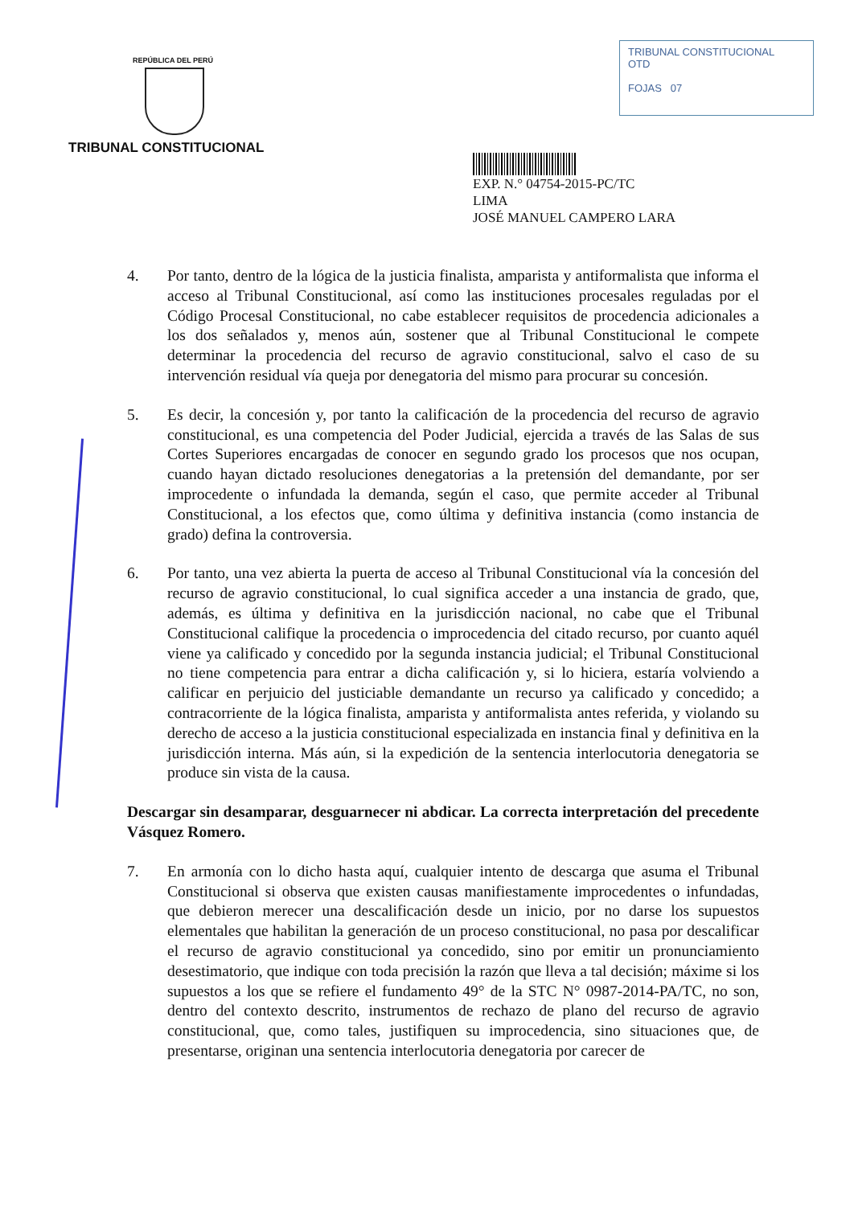REPÚBLICA DEL PERÚ
TRIBUNAL CONSTITUCIONAL
TRIBUNAL CONSTITUCIONAL
OTD
FOJAS 07
EXP. N.° 04754-2015-PC/TC
LIMA
JOSÉ MANUEL CAMPERO LARA
4. Por tanto, dentro de la lógica de la justicia finalista, amparista y antiformalista que informa el acceso al Tribunal Constitucional, así como las instituciones procesales reguladas por el Código Procesal Constitucional, no cabe establecer requisitos de procedencia adicionales a los dos señalados y, menos aún, sostener que al Tribunal Constitucional le compete determinar la procedencia del recurso de agravio constitucional, salvo el caso de su intervención residual vía queja por denegatoria del mismo para procurar su concesión.
5. Es decir, la concesión y, por tanto la calificación de la procedencia del recurso de agravio constitucional, es una competencia del Poder Judicial, ejercida a través de las Salas de sus Cortes Superiores encargadas de conocer en segundo grado los procesos que nos ocupan, cuando hayan dictado resoluciones denegatorias a la pretensión del demandante, por ser improcedente o infundada la demanda, según el caso, que permite acceder al Tribunal Constitucional, a los efectos que, como última y definitiva instancia (como instancia de grado) defina la controversia.
6. Por tanto, una vez abierta la puerta de acceso al Tribunal Constitucional vía la concesión del recurso de agravio constitucional, lo cual significa acceder a una instancia de grado, que, además, es última y definitiva en la jurisdicción nacional, no cabe que el Tribunal Constitucional califique la procedencia o improcedencia del citado recurso, por cuanto aquél viene ya calificado y concedido por la segunda instancia judicial; el Tribunal Constitucional no tiene competencia para entrar a dicha calificación y, si lo hiciera, estaría volviendo a calificar en perjuicio del justiciable demandante un recurso ya calificado y concedido; a contracorriente de la lógica finalista, amparista y antiformalista antes referida, y violando su derecho de acceso a la justicia constitucional especializada en instancia final y definitiva en la jurisdicción interna. Más aún, si la expedición de la sentencia interlocutoria denegatoria se produce sin vista de la causa.
Descargar sin desamparar, desguarnecer ni abdicar. La correcta interpretación del precedente Vásquez Romero.
7. En armonía con lo dicho hasta aquí, cualquier intento de descarga que asuma el Tribunal Constitucional si observa que existen causas manifiestamente improcedentes o infundadas, que debieron merecer una descalificación desde un inicio, por no darse los supuestos elementales que habilitan la generación de un proceso constitucional, no pasa por descalificar el recurso de agravio constitucional ya concedido, sino por emitir un pronunciamiento desestimatorio, que indique con toda precisión la razón que lleva a tal decisión; máxime si los supuestos a los que se refiere el fundamento 49° de la STC N° 0987-2014-PA/TC, no son, dentro del contexto descrito, instrumentos de rechazo de plano del recurso de agravio constitucional, que, como tales, justifiquen su improcedencia, sino situaciones que, de presentarse, originan una sentencia interlocutoria denegatoria por carecer de